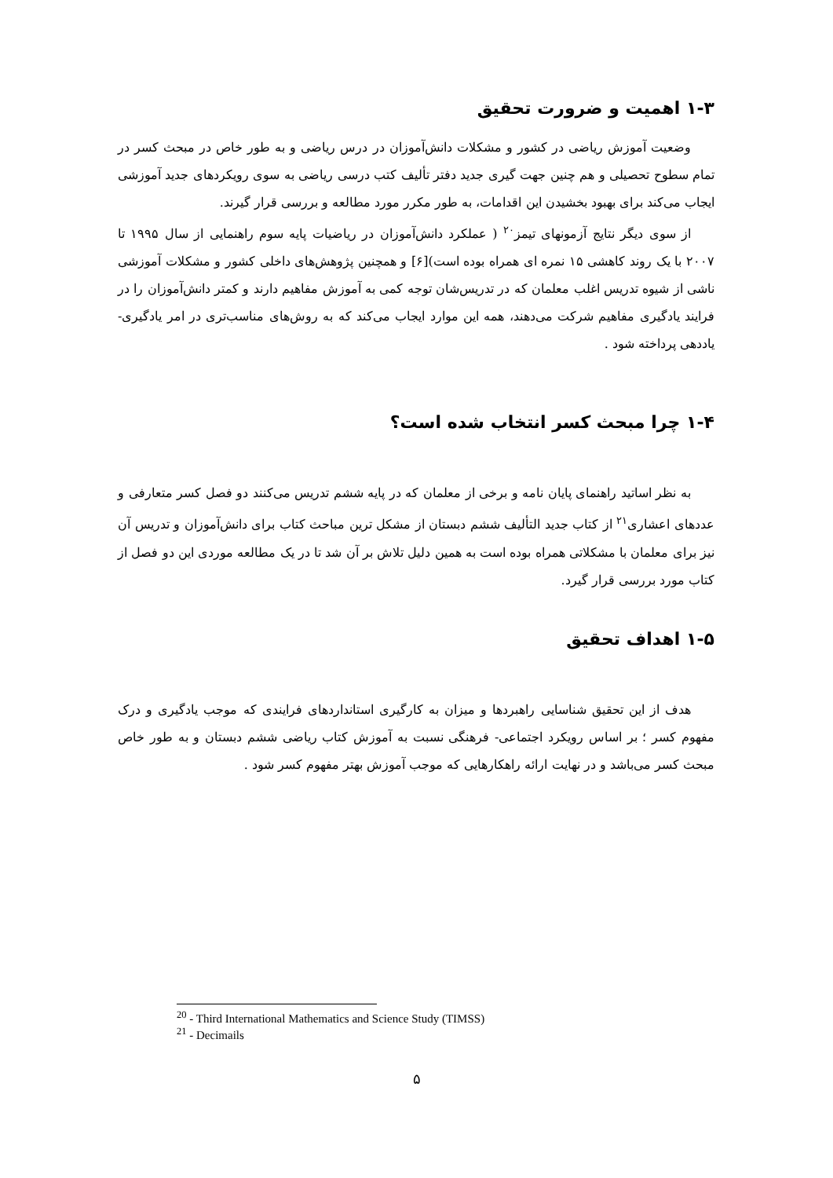۱-۳ اهمیت و ضرورت تحقیق
وضعیت آموزش ریاضی در کشور و مشکلات دانش‌آموزان در درس ریاضی و به طور خاص در مبحث کسر در تمام سطوح تحصیلی و هم چنین جهت گیری جدید دفتر تألیف کتب درسی ریاضی به سوی رویکردهای جدید آموزشی ایجاب می‌کند برای بهبود بخشیدن این اقدامات، به طور مکرر مورد مطالعه و بررسی قرار گیرند.
از سوی دیگر نتایج آزمونهای تیمز<sup>۲۰</sup> ( عملکرد دانش‌آموزان در ریاضیات پایه سوم راهنمایی از سال ۱۹۹۵ تا ۲۰۰۷ با یک روند کاهشی ۱۵ نمره ای همراه بوده است)[۶] و همچنین پژوهش‌های داخلی کشور و مشکلات آموزشی ناشی از شیوه تدریس اغلب معلمان که در تدریس‌شان توجه کمی به آموزش مفاهیم دارند و کمتر دانش‌آموزان را در فرایند یادگیری مفاهیم شرکت می‌دهند، همه این موارد ایجاب می‌کند که به روش‌های مناسب‌تری در امر یادگیری- یاددهی پرداخته شود .
۱-۴ چرا مبحث کسر انتخاب شده است؟
به نظر اساتید راهنمای پایان نامه و برخی از معلمان که در پایه ششم تدریس می‌کنند دو فصل کسر متعارفی و عددهای اعشاری<sup>۲۱</sup> از کتاب جدید التألیف ششم دبستان از مشکل ترین مباحث کتاب برای دانش‌آموزان و تدریس آن نیز برای معلمان با مشکلاتی همراه بوده است به همین دلیل تلاش بر آن شد تا در یک مطالعه موردی این دو فصل از کتاب مورد بررسی قرار گیرد.
۱-۵ اهداف تحقیق
هدف از این تحقیق شناسایی راهبردها و میزان به کارگیری استانداردهای فرایندی که موجب یادگیری و درک مفهوم کسر ؛ بر اساس رویکرد اجتماعی- فرهنگی نسبت به آموزش کتاب ریاضی ششم دبستان و به طور خاص مبحث کسر می‌باشد و در نهایت ارائه راهکارهایی که موجب آموزش بهتر مفهوم کسر شود .
<sup>20</sup> - Third International Mathematics and Science Study (TIMSS)
<sup>21</sup> - Decimails
۵